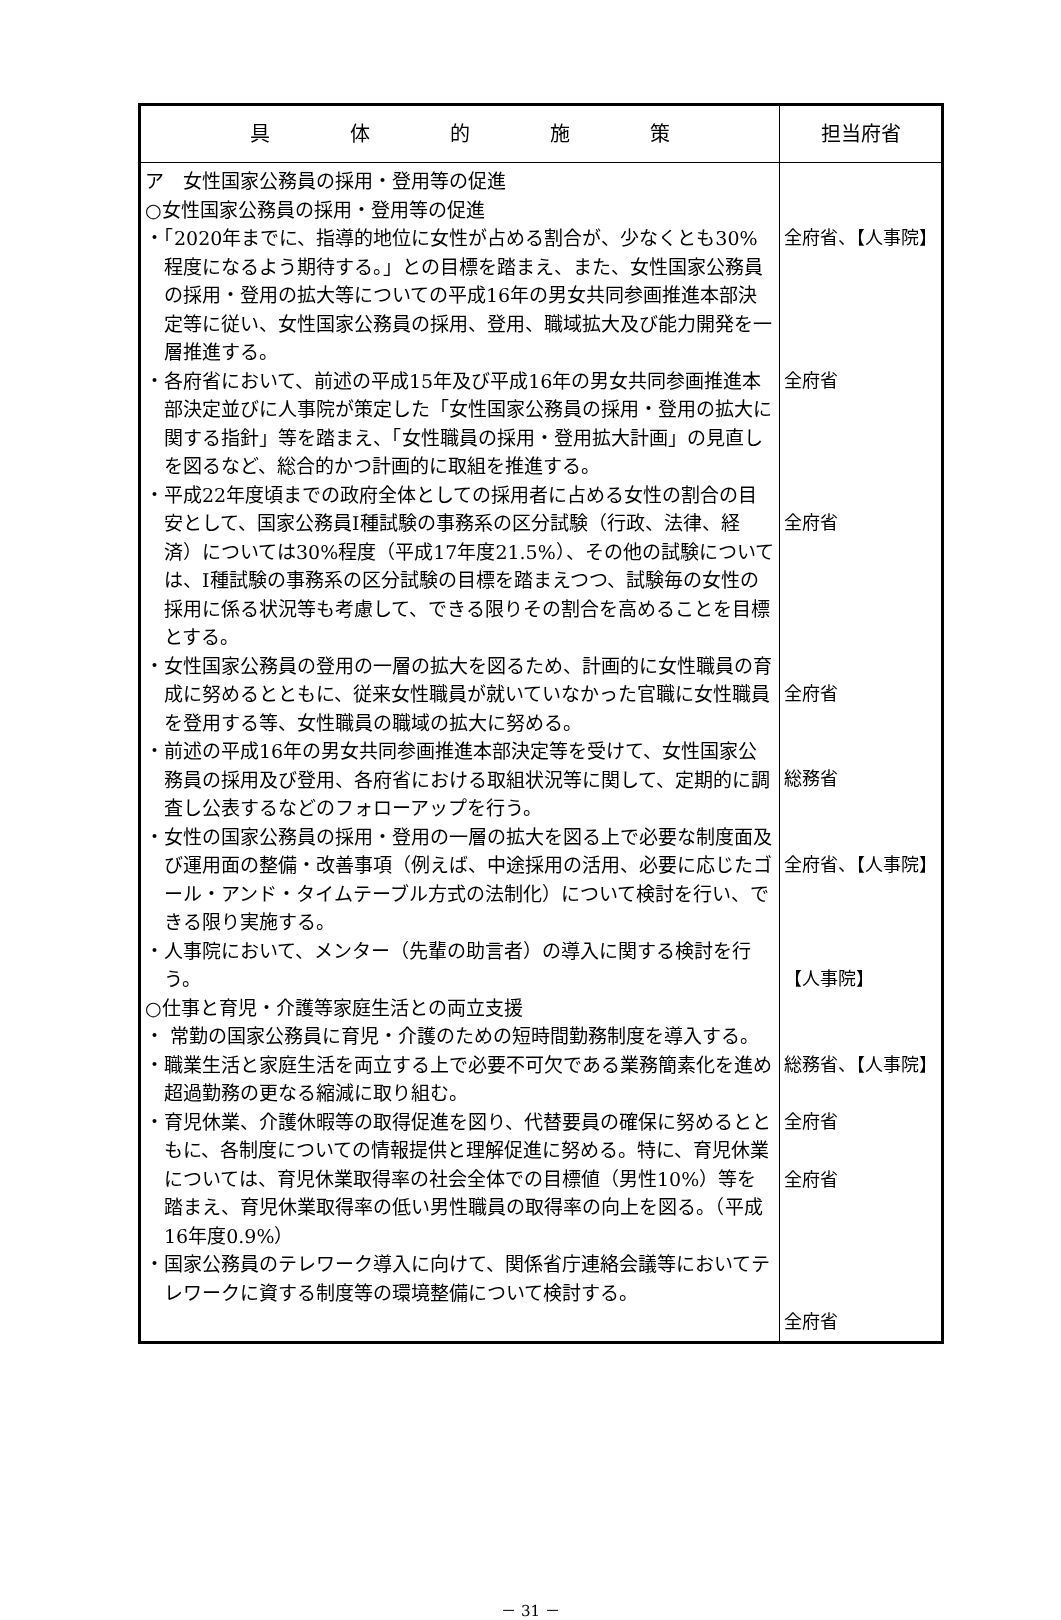| 具 体 的 施 策 | 担当府省 |
| --- | --- |
| ア 女性国家公務員の採用・登用等の促進 ○女性国家公務員の採用・登用等の促進 ・「2020年までに、指導的地位に女性が占める割合が、少なくとも30%程度になるよう期待する。」との目標を踏まえ、また、女性国家公務員の採用・登用の拡大等についての平成16年の男女共同参画推進本部決定等に従い、女性国家公務員の採用、登用、職域拡大及び能力開発を一層推進する。 ・各府省において、前述の平成15年及び平成16年の男女共同参画推進本部決定並びに人事院が策定した「女性国家公務員の採用・登用の拡大に関する指針」等を踏まえ、「女性職員の採用・登用拡大計画」の見直しを図るなど、総合的かつ計画的に取組を推進する。 ・平成22年度頃までの政府全体としての採用者に占める女性の割合の目安として、国家公務員Ⅰ種試験の事務系の区分試験（行政、法律、経済）については30%程度（平成17年度21.5%）、その他の試験については、Ⅰ種試験の事務系の区分試験の目標を踏まえつつ、試験毎の女性の採用に係る状況等も考慮して、できる限りその割合を高めることを目標とする。 ・女性国家公務員の登用の一層の拡大を図るため、計画的に女性職員の育成に努めるとともに、従来女性職員が就いていなかった官職に女性職員を登用する等、女性職員の職域の拡大に努める。 ・前述の平成16年の男女共同参画推進本部決定等を受けて、女性国家公務員の採用及び登用、各府省における取組状況等に関して、定期的に調査し公表するなどのフォローアップを行う。 ・女性の国家公務員の採用・登用の一層の拡大を図る上で必要な制度面及び運用面の整備・改善事項（例えば、中途採用の活用、必要に応じたゴール・アンド・タイムテーブル方式の法制化）について検討を行い、できる限り実施する。 ・人事院において、メンター（先輩の助言者）の導入に関する検討を行う。 ○仕事と育児・介護等家庭生活との両立支援 ・ 常勤の国家公務員に育児・介護のための短時間勤務制度を導入する。 ・職業生活と家庭生活を両立する上で必要不可欠である業務簡素化を進め超過勤務の更なる縮減に取り組む。 ・育児休業、介護休暇等の取得促進を図り、代替要員の確保に努めるとともに、各制度についての情報提供と理解促進に努める。特に、育児休業については、育児休業取得率の社会全体での目標値（男性10%）等を踏まえ、育児休業取得率の低い男性職員の取得率の向上を図る。（平成16年度0.9%） ・国家公務員のテレワーク導入に向けて、関係省庁連絡会議等においてテレワークに資する制度等の環境整備について検討する。 | 全府省、【人事院】 全府省 全府省 全府省 総務省 全府省、【人事院】 【人事院】 総務省、【人事院】 全府省 全府省 全府省 |
－ 31 －